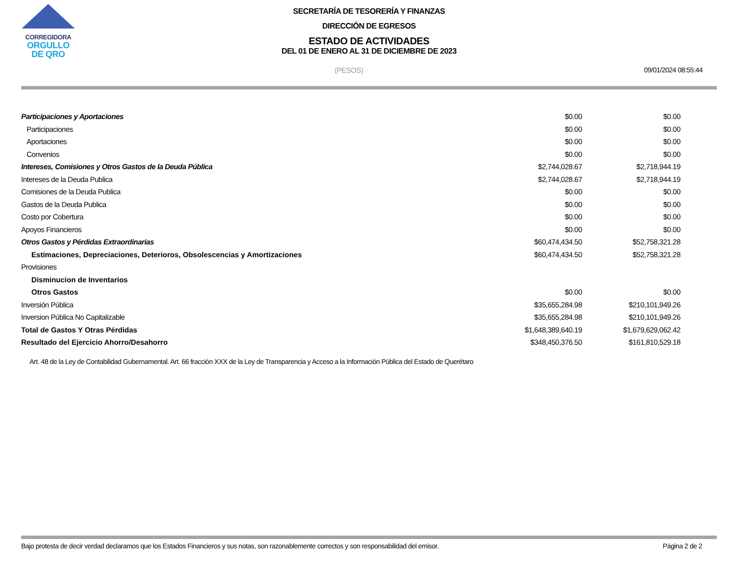CORREGIDORA
ORGULLO
DE QRO
SECRETARÍA DE TESORERÍA Y FINANZAS
DIRECCIÓN DE EGRESOS
ESTADO DE ACTIVIDADES
DEL 01 DE ENERO AL 31 DE DICIEMBRE DE 2023
(PESOS) 09/01/2024 08:55:44
| Participaciones y Aportaciones | $0.00 | $0.00 |
| Participaciones | $0.00 | $0.00 |
| Aportaciones | $0.00 | $0.00 |
| Convenios | $0.00 | $0.00 |
| Intereses, Comisiones y Otros Gastos de la Deuda Pública | $2,744,028.67 | $2,718,944.19 |
| Intereses de la Deuda Publica | $2,744,028.67 | $2,718,944.19 |
| Comisiones de la Deuda Publica | $0.00 | $0.00 |
| Gastos de la Deuda Publica | $0.00 | $0.00 |
| Costo por Cobertura | $0.00 | $0.00 |
| Apoyos Financieros | $0.00 | $0.00 |
| Otros Gastos y Pérdidas Extraordinarias | $60,474,434.50 | $52,758,321.28 |
| Estimaciones, Depreciaciones, Deterioros, Obsolescencias y Amortizaciones | $60,474,434.50 | $52,758,321.28 |
| Provisiones | | |
| Disminucion de Inventarios | | |
| Otros Gastos | $0.00 | $0.00 |
| Inversión Pública | $35,655,284.98 | $210,101,949.26 |
| Inversion Pública No Capitalizable | $35,655,284.98 | $210,101,949.26 |
| Total de Gastos Y Otras Pérdidas | $1,648,389,640.19 | $1,679,629,062.42 |
| Resultado del Ejercicio Ahorro/Desahorro | $348,450,376.50 | $161,810,529.18 |
Art. 48 de la Ley de Contabilidad Gubernamental. Art. 66 fracción XXX de la Ley de Transparencia y Acceso a la Información Pública del Estado de Querétaro
Bajo protesta de decir verdad declaramos que los Estados Financieros y sus notas, son razonablemente correctos y son responsabilidad del emisor. Página 2 de 2